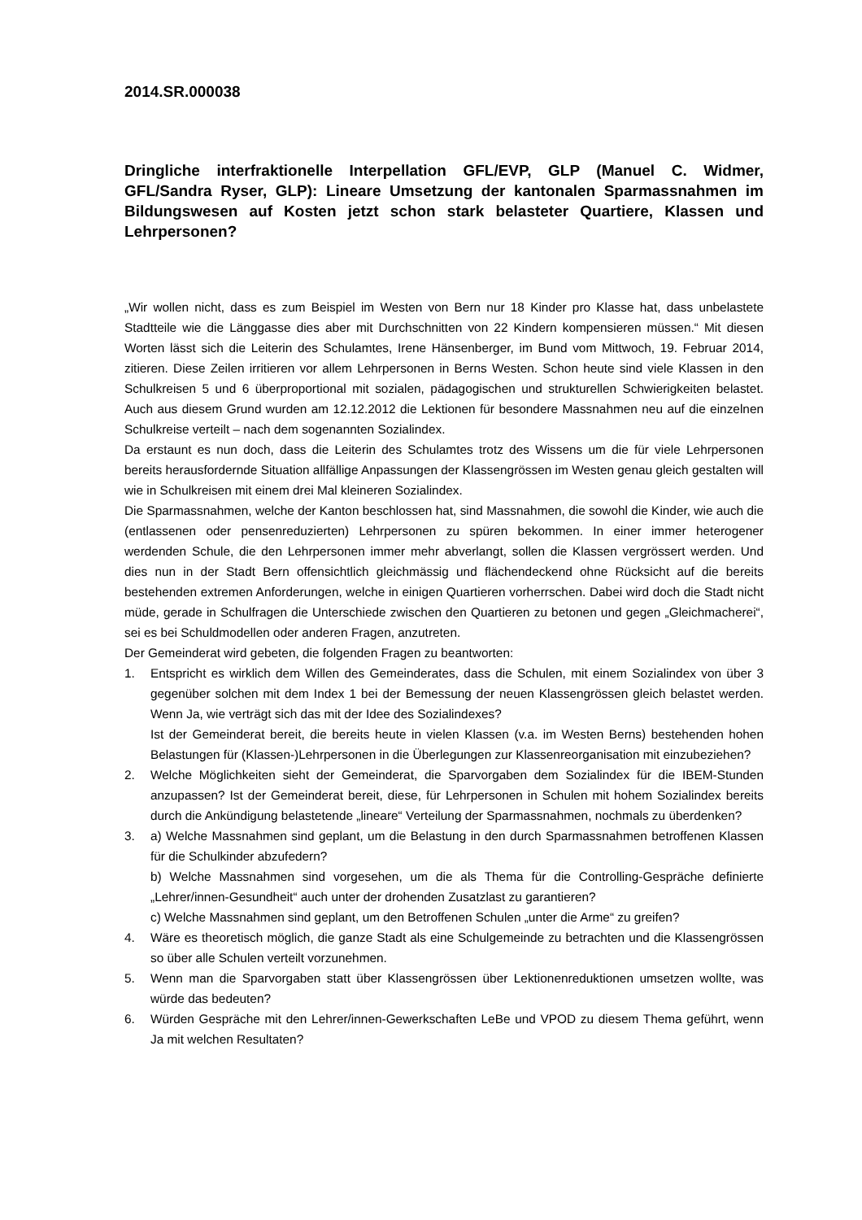2014.SR.000038
Dringliche interfraktionelle Interpellation GFL/EVP, GLP (Manuel C. Widmer, GFL/Sandra Ryser, GLP): Lineare Umsetzung der kantonalen Sparmass­nahmen im Bildungswesen auf Kosten jetzt schon stark belasteter Quartiere, Klassen und Lehrpersonen?
„Wir wollen nicht, dass es zum Beispiel im Westen von Bern nur 18 Kinder pro Klasse hat, dass unbelastete Stadtteile wie die Länggasse dies aber mit Durchschnitten von 22 Kindern kompensie­ren müssen.“ Mit diesen Worten lässt sich die Leiterin des Schulamtes, Irene Hänsenberger, im Bund vom Mittwoch, 19. Februar 2014, zitieren. Diese Zeilen irritieren vor allem Lehrpersonen in Berns Westen. Schon heute sind viele Klassen in den Schulkreisen 5 und 6 überproportional mit sozialen, pädagogischen und strukturellen Schwierigkeiten belastet. Auch aus diesem Grund wur­den am 12.12.2012 die Lektionen für besondere Massnahmen neu auf die einzelnen Schulkreise verteilt – nach dem sogenannten Sozialindex.
Da erstaunt es nun doch, dass die Leiterin des Schulamtes trotz des Wissens um die für viele Lehrpersonen bereits herausfordernde Situation allfällige Anpassungen der Klassengrössen im Westen genau gleich gestalten will wie in Schulkreisen mit einem drei Mal kleineren Sozialindex.
Die Sparmassnahmen, welche der Kanton beschlossen hat, sind Massnahmen, die sowohl die Kinder, wie auch die (entlassenen oder pensenreduzierten) Lehrpersonen zu spüren bekommen. In einer immer heterogener werdenden Schule, die den Lehrpersonen immer mehr abverlangt, sollen die Klassen vergrössert werden. Und dies nun in der Stadt Bern offensichtlich gleichmässig und flächendeckend ohne Rücksicht auf die bereits bestehenden extremen Anforderungen, welche in einigen Quartieren vorherrschen. Dabei wird doch die Stadt nicht müde, gerade in Schulfragen die Unterschiede zwischen den Quartieren zu betonen und gegen „Gleichmacherei“, sei es bei Schuldmodellen oder anderen Fragen, anzutreten.
Der Gemeinderat wird gebeten, die folgenden Fragen zu beantworten:
1. Entspricht es wirklich dem Willen des Gemeinderates, dass die Schulen, mit einem Sozialindex von über 3 gegenüber solchen mit dem Index 1 bei der Bemessung der neuen Klassengrössen gleich belastet werden. Wenn Ja, wie verträgt sich das mit der Idee des Sozialindexes?
Ist der Gemeinderat bereit, die bereits heute in vielen Klassen (v.a. im Westen Berns) beste­henden hohen Belastungen für (Klassen-)Lehrpersonen in die Überlegungen zur Klassenreor­ganisation mit einzubeziehen?
2. Welche Möglichkeiten sieht der Gemeinderat, die Sparvorgaben dem Sozialindex für die IBEM-Stunden anzupassen? Ist der Gemeinderat bereit, diese, für Lehrpersonen in Schulen mit ho­hem Sozialindex bereits durch die Ankündigung belastetende „lineare“ Verteilung der Spar­massnahmen, nochmals zu überdenken?
3. a) Welche Massnahmen sind geplant, um die Belastung in den durch Sparmassnahmen be­troffenen Klassen für die Schulkinder abzufedern?
b) Welche Massnahmen sind vorgesehen, um die als Thema für die Controlling-Gespräche de­finierte „Lehrer/innen-Gesundheit“ auch unter der drohenden Zusatzlast zu garantieren?
c) Welche Massnahmen sind geplant, um den Betroffenen Schulen „unter die Arme“ zu grei­fen?
4. Wäre es theoretisch möglich, die ganze Stadt als eine Schulgemeinde zu betrachten und die Klassengrössen so über alle Schulen verteilt vorzunehmen.
5. Wenn man die Sparvorgaben statt über Klassengrössen über Lektionenreduktionen umsetzen wollte, was würde das bedeuten?
6. Würden Gespräche mit den Lehrer/innen-Gewerkschaften LeBe und VPOD zu diesem Thema geführt, wenn Ja mit welchen Resultaten?